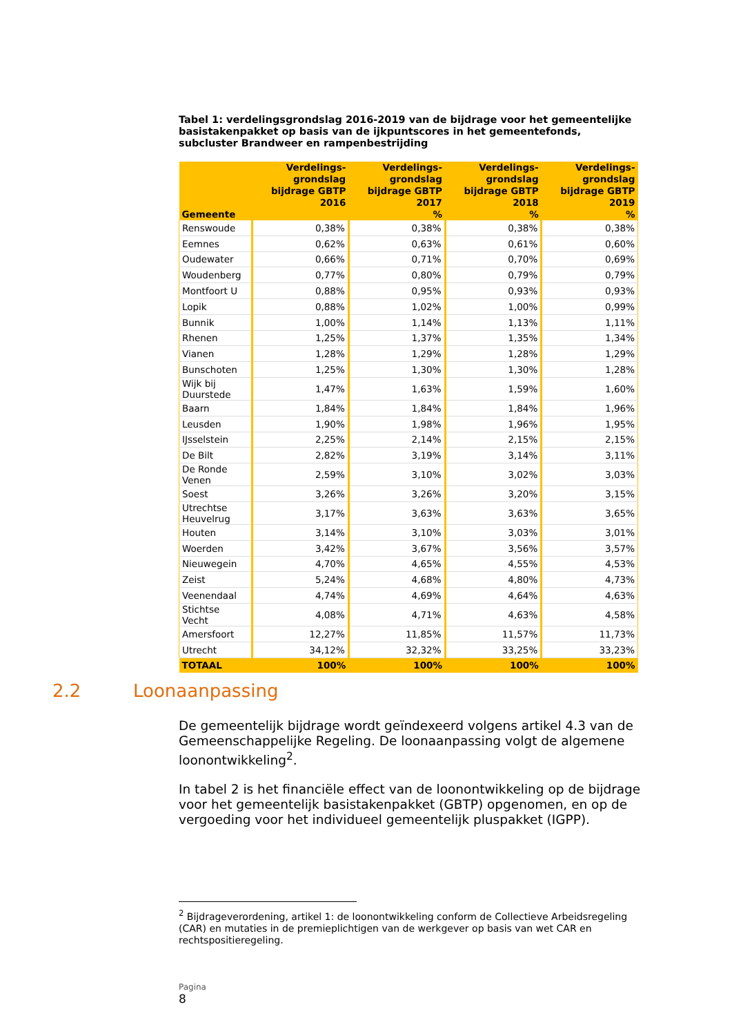Tabel 1: verdelingsgrondslag 2016-2019 van de bijdrage voor het gemeentelijke basistakenpakket op basis van de ijkpuntscores in het gemeentefonds, subcluster Brandweer en rampenbestrijding
| Gemeente | Verdelings-grondslag bijdrage GBTP 2016 | Verdelings-grondslag bijdrage GBTP 2017 % | Verdelings-grondslag bijdrage GBTP 2018 % | Verdelings-grondslag bijdrage GBTP 2019 % |
| --- | --- | --- | --- | --- |
| Renswoude | 0,38% | 0,38% | 0,38% | 0,38% |
| Eemnes | 0,62% | 0,63% | 0,61% | 0,60% |
| Oudewater | 0,66% | 0,71% | 0,70% | 0,69% |
| Woudenberg | 0,77% | 0,80% | 0,79% | 0,79% |
| Montfoort U | 0,88% | 0,95% | 0,93% | 0,93% |
| Lopik | 0,88% | 1,02% | 1,00% | 0,99% |
| Bunnik | 1,00% | 1,14% | 1,13% | 1,11% |
| Rhenen | 1,25% | 1,37% | 1,35% | 1,34% |
| Vianen | 1,28% | 1,29% | 1,28% | 1,29% |
| Bunschoten | 1,25% | 1,30% | 1,30% | 1,28% |
| Wijk bij Duurstede | 1,47% | 1,63% | 1,59% | 1,60% |
| Baarn | 1,84% | 1,84% | 1,84% | 1,96% |
| Leusden | 1,90% | 1,98% | 1,96% | 1,95% |
| IJsselstein | 2,25% | 2,14% | 2,15% | 2,15% |
| De Bilt | 2,82% | 3,19% | 3,14% | 3,11% |
| De Ronde Venen | 2,59% | 3,10% | 3,02% | 3,03% |
| Soest | 3,26% | 3,26% | 3,20% | 3,15% |
| Utrechtse Heuvelrug | 3,17% | 3,63% | 3,63% | 3,65% |
| Houten | 3,14% | 3,10% | 3,03% | 3,01% |
| Woerden | 3,42% | 3,67% | 3,56% | 3,57% |
| Nieuwegein | 4,70% | 4,65% | 4,55% | 4,53% |
| Zeist | 5,24% | 4,68% | 4,80% | 4,73% |
| Veenendaal | 4,74% | 4,69% | 4,64% | 4,63% |
| Stichtse Vecht | 4,08% | 4,71% | 4,63% | 4,58% |
| Amersfoort | 12,27% | 11,85% | 11,57% | 11,73% |
| Utrecht | 34,12% | 32,32% | 33,25% | 33,23% |
| TOTAAL | 100% | 100% | 100% | 100% |
2.2 Loonaanpassing
De gemeentelijk bijdrage wordt geïndexeerd volgens artikel 4.3 van de Gemeenschappelijke Regeling. De loonaanpassing volgt de algemene loonontwikkeling<sup>2</sup>.
In tabel 2 is het financiële effect van de loonontwikkeling op de bijdrage voor het gemeentelijk basistakenpakket (GBTP) opgenomen, en op de vergoeding voor het individueel gemeentelijk pluspakket (IGPP).
<sup>2</sup> Bijdrageverordening, artikel 1: de loonontwikkeling conform de Collectieve Arbeidsregeling (CAR) en mutaties in de premieplichtigen van de werkgever op basis van wet CAR en rechtspositieregeling.
Pagina
8